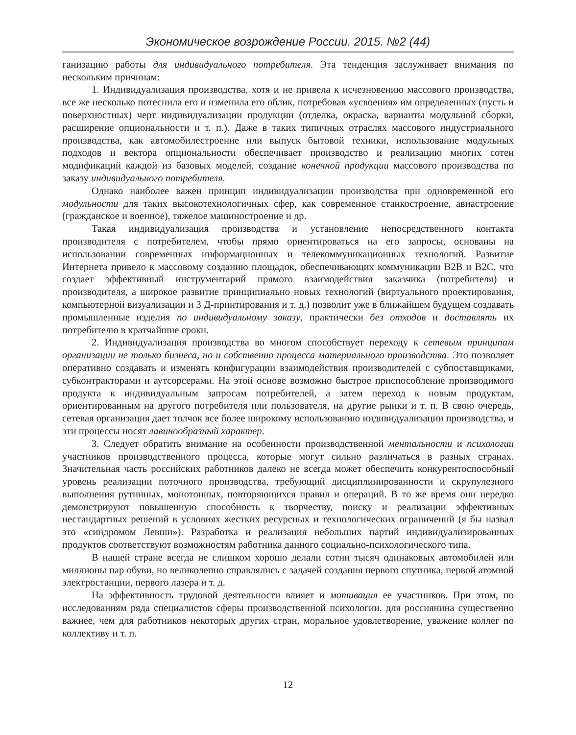Экономическое возрождение России. 2015. №2 (44)
ганизацию работы для индивидуального потребителя. Эта тенденция заслуживает внимания по нескольким причинам:
1. Индивидуализация производства, хотя и не привела к исчезновению массового производства, все же несколько потеснила его и изменила его облик, потребовав «усвоения» им определенных (пусть и поверхностных) черт индивидуализации продукции (отделка, окраска, варианты модульной сборки, расширение опциональности и т. п.). Даже в таких типичных отраслях массового индустриального производства, как автомобилестроение или выпуск бытовой техники, использование модульных подходов и вектора опциональности обеспечивает производство и реализацию многих сотен модификаций каждой из базовых моделей, создание конечной продукции массового производства по заказу индивидуального потребителя.
Однако наиболее важен принцип индивидуализации производства при одновременной его модульности для таких высокотехнологичных сфер, как современное станкостроение, авиастроение (гражданское и военное), тяжелое машиностроение и др.
Такая индивидуализация производства и установление непосредственного контакта производителя с потребителем, чтобы прямо ориентироваться на его запросы, основаны на использовании современных информационных и телекоммуникационных технологий. Развитие Интернета привело к массовому созданию площадок, обеспечивающих коммуникации B2B и B2C, что создает эффективный инструментарий прямого взаимодействия заказчика (потребителя) и производителя, а широкое развитие принципиально новых технологий (виртуального проектирования, компьютерной визуализации и 3 Д-принтирования и т. д.) позволит уже в ближайшем будущем создавать промышленные изделия по индивидуальному заказу, практически без отходов и доставлять их потребителю в кратчайшие сроки.
2. Индивидуализация производства во многом способствует переходу к сетевым принципам организации не только бизнеса, но и собственно процесса материального производства. Это позволяет оперативно создавать и изменять конфигурации взаимодействия производителей с субпоставщиками, субконтракторами и аутсорсерами. На этой основе возможно быстрое приспособление производимого продукта к индивидуальным запросам потребителей, а затем переход к новым продуктам, ориентированным на другого потребителя или пользователя, на другие рынки и т. п. В свою очередь, сетевая организация дает толчок все более широкому использованию индивидуализации производства, и эти процессы носят лавинообразный характер.
3. Следует обратить внимание на особенности производственной ментальности и психологии участников производственного процесса, которые могут сильно различаться в разных странах. Значительная часть российских работников далеко не всегда может обеспечить конкурентоспособный уровень реализации поточного производства, требующий дисциплинированности и скрупулезного выполнения рутинных, монотонных, повторяющихся правил и операций. В то же время они нередко демонстрируют повышенную способность к творчеству, поиску и реализации эффективных нестандартных решений в условиях жестких ресурсных и технологических ограничений (я бы назвал это «синдромом Левши»). Разработка и реализация небольших партий индивидуализированных продуктов соответствуют возможностям работника данного социально-психологического типа.
В нашей стране всегда не слишком хорошо делали сотни тысяч одинаковых автомобилей или миллионы пар обуви, но великолепно справлялись с задачей создания первого спутника, первой атомной электростанции, первого лазера и т. д.
На эффективность трудовой деятельности влияет и мотивация ее участников. При этом, по исследованиям ряда специалистов сферы производственной психологии, для россиянина существенно важнее, чем для работников некоторых других стран, моральное удовлетворение, уважение коллег по коллективу и т. п.
12